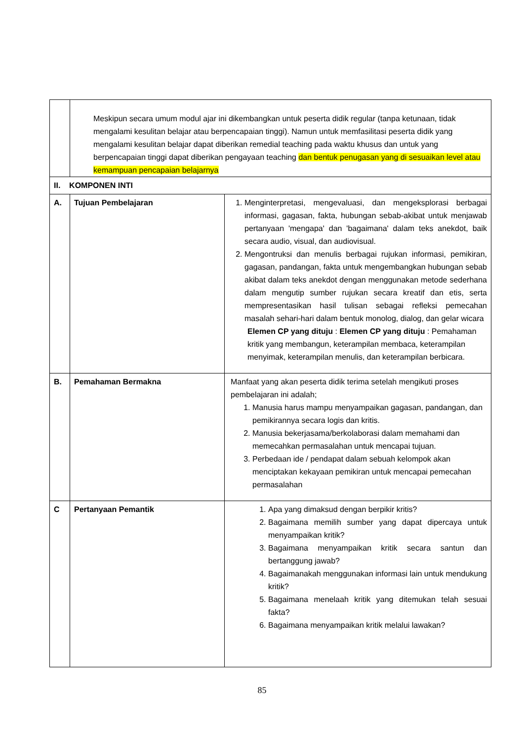| | Meskipun secara umum modul ajar ini dikembangkan untuk peserta didik regular (tanpa ketunaan, tidak mengalami kesulitan belajar atau berpencapaian tinggi). Namun untuk memfasilitasi peserta didik yang mengalami kesulitan belajar dapat diberikan remedial teaching pada waktu khusus dan untuk yang berpencapaian tinggi dapat diberikan pengayaan teaching dan bentuk penugasan yang di sesuaikan level atau kemampuan pencapaian belajarnya | |
| II. KOMPONEN INTI | | |
| A. | Tujuan Pembelajaran | 1. Menginterpretasi, mengevaluasi, dan mengeksplorasi berbagai informasi, gagasan, fakta, hubungan sebab-akibat untuk menjawab pertanyaan 'mengapa' dan 'bagaimana' dalam teks anekdot, baik secara audio, visual, dan audiovisual. 2. Mengontruksi dan menulis berbagai rujukan informasi, pemikiran, gagasan, pandangan, fakta untuk mengembangkan hubungan sebab akibat dalam teks anekdot dengan menggunakan metode sederhana dalam mengutip sumber rujukan secara kreatif dan etis, serta mempresentasikan hasil tulisan sebagai refleksi pemecahan masalah sehari-hari dalam bentuk monolog, dialog, dan gelar wicara Elemen CP yang dituju : Elemen CP yang dituju : Pemahaman kritik yang membangun, keterampilan membaca, keterampilan menyimak, keterampilan menulis, dan keterampilan berbicara. |
| B. | Pemahaman Bermakna | Manfaat yang akan peserta didik terima setelah mengikuti proses pembelajaran ini adalah; 1. Manusia harus mampu menyampaikan gagasan, pandangan, dan pemikirannya secara logis dan kritis. 2. Manusia bekerjasama/berkolaborasi dalam memahami dan memecahkan permasalahan untuk mencapai tujuan. 3. Perbedaan ide / pendapat dalam sebuah kelompok akan menciptakan kekayaan pemikiran untuk mencapai pemecahan permasalahan |
| C | Pertanyaan Pemantik | 1. Apa yang dimaksud dengan berpikir kritis? 2. Bagaimana memilih sumber yang dapat dipercaya untuk menyampaikan kritik? 3. Bagaimana menyampaikan kritik secara santun dan bertanggung jawab? 4. Bagaimanakah menggunakan informasi lain untuk mendukung kritik? 5. Bagaimana menelaah kritik yang ditemukan telah sesuai fakta? 6. Bagaimana menyampaikan kritik melalui lawakan? |
85